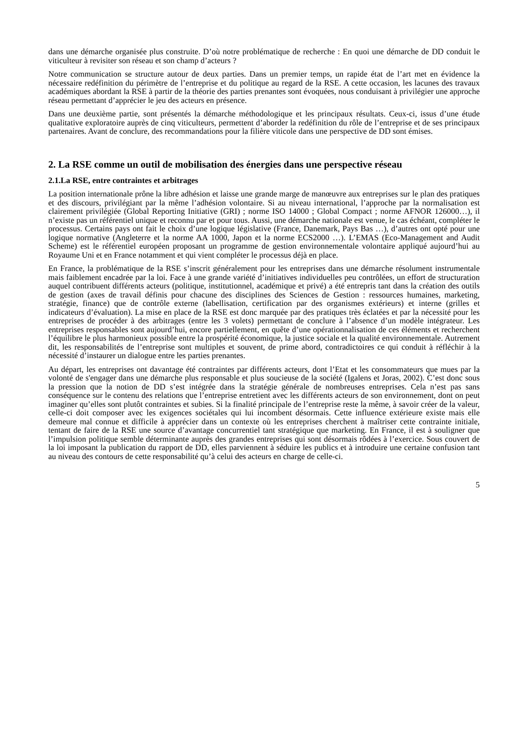dans une démarche organisée plus construite. D’où notre problématique de recherche : En quoi une démarche de DD conduit le viticulteur à revisiter son réseau et son champ d’acteurs ?
Notre communication se structure autour de deux parties. Dans un premier temps, un rapide état de l’art met en évidence la nécessaire redéfinition du périmètre de l’entreprise et du politique au regard de la RSE. A cette occasion, les lacunes des travaux académiques abordant la RSE à partir de la théorie des parties prenantes sont évoquées, nous conduisant à privilégier une approche réseau permettant d’apprécier le jeu des acteurs en présence.
Dans une deuxième partie, sont présentés la démarche méthodologique et les principaux résultats. Ceux-ci, issus d’une étude qualitative exploratoire auprès de cinq viticulteurs, permettent d’aborder la redéfinition du rôle de l’entreprise et de ses principaux partenaires. Avant de conclure, des recommandations pour la filière viticole dans une perspective de DD sont émises.
2. La RSE comme un outil de mobilisation des énergies dans une perspective réseau
2.1.La RSE, entre contraintes et arbitrages
La position internationale prône la libre adhésion et laisse une grande marge de manœuvre aux entreprises sur le plan des pratiques et des discours, privilégiant par la même l’adhésion volontaire. Si au niveau international, l’approche par la normalisation est clairement privilégiée (Global Reporting Initiative (GRI) ; norme ISO 14000 ; Global Compact ; norme AFNOR 126000…), il n’existe pas un référentiel unique et reconnu par et pour tous. Aussi, une démarche nationale est venue, le cas échéant, compléter le processus. Certains pays ont fait le choix d’une logique législative (France, Danemark, Pays Bas …), d’autres ont opté pour une logique normative (Angleterre et la norme AA 1000, Japon et la norme ECS2000 …). L’EMAS (Eco-Management and Audit Scheme) est le référentiel européen proposant un programme de gestion environnementale volontaire appliqué aujourd’hui au Royaume Uni et en France notamment et qui vient compléter le processus déjà en place.
En France, la problématique de la RSE s’inscrit généralement pour les entreprises dans une démarche résolument instrumentale mais faiblement encadrée par la loi. Face à une grande variété d’initiatives individuelles peu contrôlées, un effort de structuration auquel contribuent différents acteurs (politique, institutionnel, académique et privé) a été entrepris tant dans la création des outils de gestion (axes de travail définis pour chacune des disciplines des Sciences de Gestion : ressources humaines, marketing, stratégie, finance) que de contrôle externe (labellisation, certification par des organismes extérieurs) et interne (grilles et indicateurs d’évaluation). La mise en place de la RSE est donc marquée par des pratiques très éclatées et par la nécessité pour les entreprises de procéder à des arbitrages (entre les 3 volets) permettant de conclure à l’absence d’un modèle intégrateur. Les entreprises responsables sont aujourd’hui, encore partiellement, en quête d’une opérationnalisation de ces éléments et recherchent l’équilibre le plus harmonieux possible entre la prospérité économique, la justice sociale et la qualité environnementale. Autrement dit, les responsabilités de l’entreprise sont multiples et souvent, de prime abord, contradictoires ce qui conduit à réfléchir à la nécessité d’instaurer un dialogue entre les parties prenantes.
Au départ, les entreprises ont davantage été contraintes par différents acteurs, dont l’Etat et les consommateurs que mues par la volonté de s'engager dans une démarche plus responsable et plus soucieuse de la société (Igalens et Joras, 2002). C’est donc sous la pression que la notion de DD s’est intégrée dans la stratégie générale de nombreuses entreprises. Cela n’est pas sans conséquence sur le contenu des relations que l’entreprise entretient avec les différents acteurs de son environnement, dont on peut imaginer qu’elles sont plutôt contraintes et subies. Si la finalité principale de l’entreprise reste la même, à savoir créer de la valeur, celle-ci doit composer avec les exigences sociétales qui lui incombent désormais. Cette influence extérieure existe mais elle demeure mal connue et difficile à apprécier dans un contexte où les entreprises cherchent à maîtriser cette contrainte initiale, tentant de faire de la RSE une source d’avantage concurrentiel tant stratégique que marketing. En France, il est à souligner que l’impulsion politique semble déterminante auprès des grandes entreprises qui sont désormais rôdées à l’exercice. Sous couvert de la loi imposant la publication du rapport de DD, elles parviennent à séduire les publics et à introduire une certaine confusion tant au niveau des contours de cette responsabilité qu’à celui des acteurs en charge de celle-ci.
5